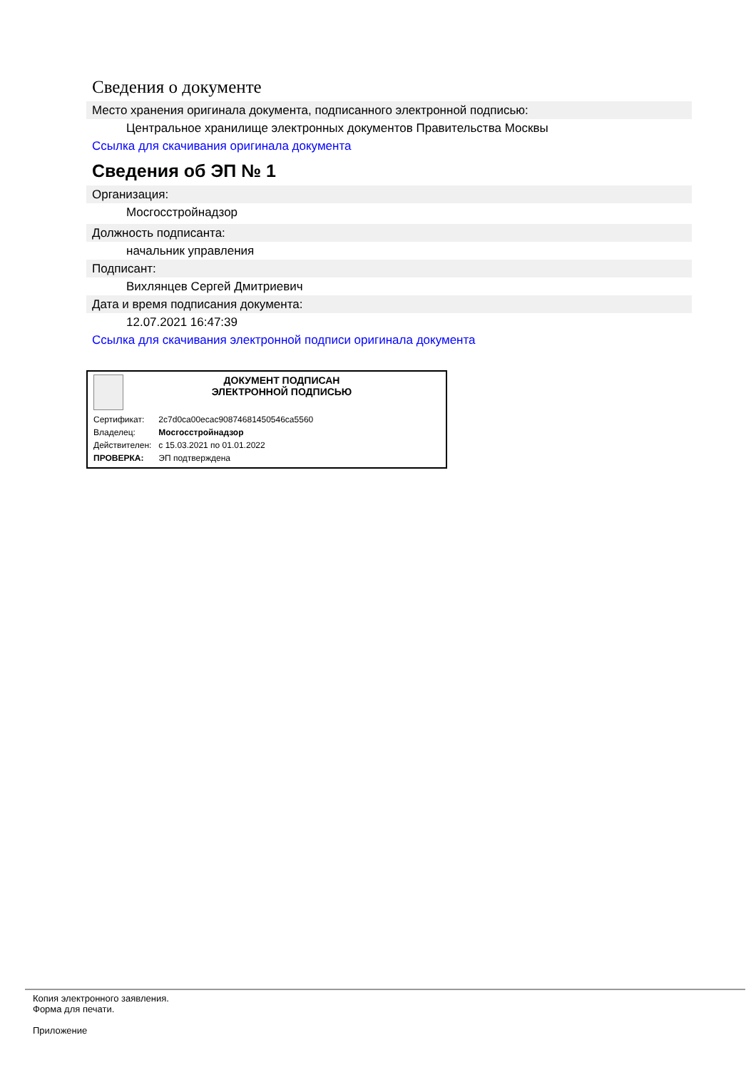Сведения о документе
Место хранения оригинала документа, подписанного электронной подписью:
Центральное хранилище электронных документов Правительства Москвы
Ссылка для скачивания оригинала документа
Сведения об ЭП № 1
Организация:
Мосгосстройнадзор
Должность подписанта:
начальник управления
Подписант:
Вихлянцев Сергей Дмитриевич
Дата и время подписания документа:
12.07.2021 16:47:39
Ссылка для скачивания электронной подписи оригинала документа
ДОКУМЕНТ ПОДПИСАН
ЭЛЕКТРОННОЙ ПОДПИСЬЮ
| Сертификат: | 2c7d0ca00ecac90874681450546ca5560 |
| Владелец: | Мосгосстройнадзор |
| Действителен: | с 15.03.2021 по 01.01.2022 |
| ПРОВЕРКА: | ЭП подтверждена |
Копия электронного заявления.
Форма для печати.
Приложение